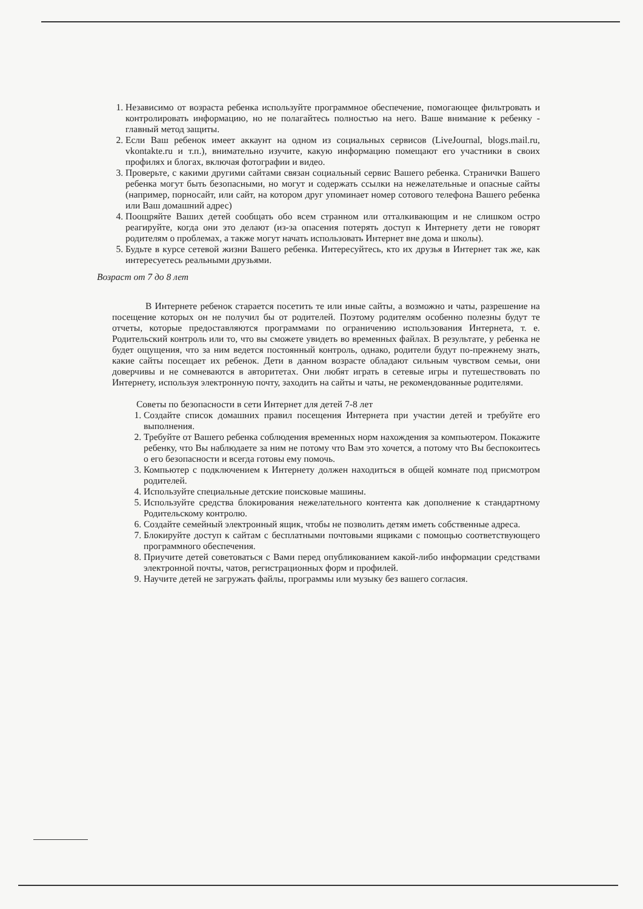1. Независимо от возраста ребенка используйте программное обеспечение, помогающее фильтровать и контролировать информацию, но не полагайтесь полностью на него. Ваше внимание к ребенку - главный метод защиты.
2. Если Ваш ребенок имеет аккаунт на одном из социальных сервисов (LiveJournal, blogs.mail.ru, vkontakte.ru и т.п.), внимательно изучите, какую информацию помещают его участники в своих профилях и блогах, включая фотографии и видео.
3. Проверьте, с какими другими сайтами связан социальный сервис Вашего ребенка. Странички Вашего ребенка могут быть безопасными, но могут и содержать ссылки на нежелательные и опасные сайты (например, порносайт, или сайт, на котором друг упоминает номер сотового телефона Вашего ребенка или Ваш домашний адрес)
4. Поощряйте Ваших детей сообщать обо всем странном или отталкивающим и не слишком остро реагируйте, когда они это делают (из-за опасения потерять доступ к Интернету дети не говорят родителям о проблемах, а также могут начать использовать Интернет вне дома и школы).
5. Будьте в курсе сетевой жизни Вашего ребенка. Интересуйтесь, кто их друзья в Интернет так же, как интересуетесь реальными друзьями.
Возраст от 7 до 8 лет
В Интернете ребенок старается посетить те или иные сайты, а возможно и чаты, разрешение на посещение которых он не получил бы от родителей. Поэтому родителям особенно полезны будут те отчеты, которые предоставляются программами по ограничению использования Интернета, т. е. Родительский контроль или то, что вы сможете увидеть во временных файлах. В результате, у ребенка не будет ощущения, что за ним ведется постоянный контроль, однако, родители будут по-прежнему знать, какие сайты посещает их ребенок. Дети в данном возрасте обладают сильным чувством семьи, они доверчивы и не сомневаются в авторитетах. Они любят играть в сетевые игры и путешествовать по Интернету, используя электронную почту, заходить на сайты и чаты, не рекомендованные родителями.
Советы по безопасности в сети Интернет для детей 7-8 лет
1. Создайте список домашних правил посещения Интернета при участии детей и требуйте его выполнения.
2. Требуйте от Вашего ребенка соблюдения временных норм нахождения за компьютером. Покажите ребенку, что Вы наблюдаете за ним не потому что Вам это хочется, а потому что Вы беспокоитесь о его безопасности и всегда готовы ему помочь.
3. Компьютер с подключением к Интернету должен находиться в общей комнате под присмотром родителей.
4. Используйте специальные детские поисковые машины.
5. Используйте средства блокирования нежелательного контента как дополнение к стандартному Родительскому контролю.
6. Создайте семейный электронный ящик, чтобы не позволить детям иметь собственные адреса.
7. Блокируйте доступ к сайтам с бесплатными почтовыми ящиками с помощью соответствующего программного обеспечения.
8. Приучите детей советоваться с Вами перед опубликованием какой-либо информации средствами электронной почты, чатов, регистрационных форм и профилей.
9. Научите детей не загружать файлы, программы или музыку без вашего согласия.